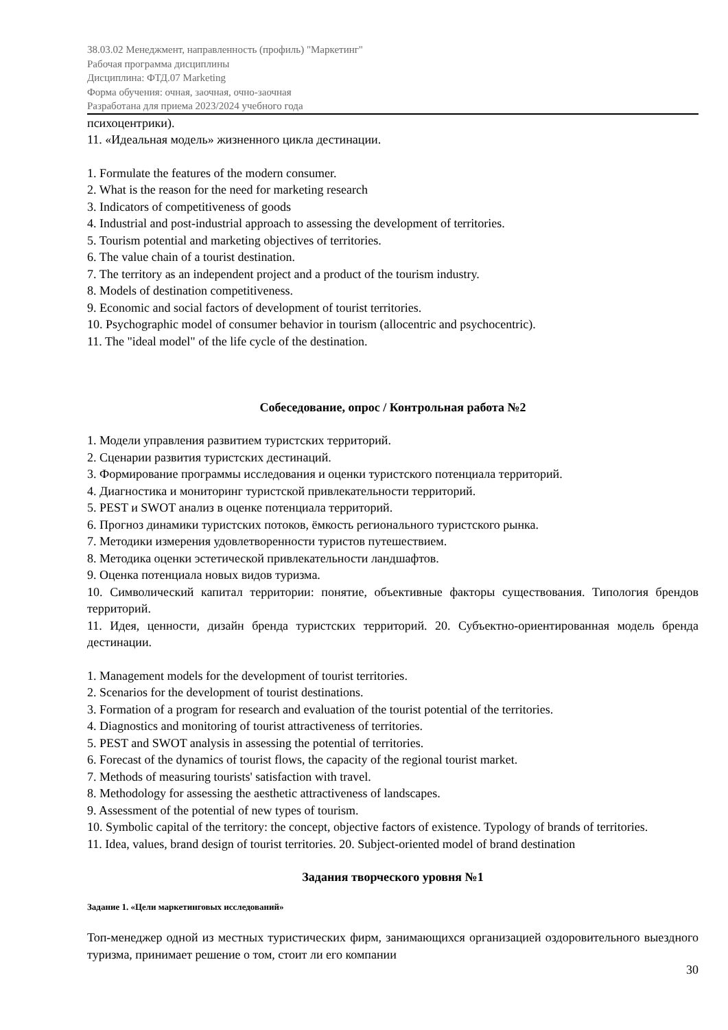38.03.02 Менеджмент, направленность (профиль) "Маркетинг"
Рабочая программа дисциплины
Дисциплина: ФТД.07 Marketing
Форма обучения: очная, заочная, очно-заочная
Разработана для приема 2023/2024 учебного года
психоцентрики).
11. «Идеальная модель» жизненного цикла дестинации.
1. Formulate the features of the modern consumer.
2. What is the reason for the need for marketing research
3. Indicators of competitiveness of goods
4. Industrial and post-industrial approach to assessing the development of territories.
5. Tourism potential and marketing objectives of territories.
6. The value chain of a tourist destination.
7. The territory as an independent project and a product of the tourism industry.
8. Models of destination competitiveness.
9. Economic and social factors of development of tourist territories.
10. Psychographic model of consumer behavior in tourism (allocentric and psychocentric).
11. The "ideal model" of the life cycle of the destination.
Собеседование, опрос / Контрольная работа №2
1. Модели управления развитием туристских территорий.
2. Сценарии развития туристских дестинаций.
3. Формирование программы исследования и оценки туристского потенциала территорий.
4. Диагностика и мониторинг туристской привлекательности территорий.
5. PEST и SWOT анализ в оценке потенциала территорий.
6. Прогноз динамики туристских потоков, ёмкость регионального туристского рынка.
7. Методики измерения удовлетворенности туристов путешествием.
8. Методика оценки эстетической привлекательности ландшафтов.
9. Оценка потенциала новых видов туризма.
10. Символический капитал территории: понятие, объективные факторы существования. Типология брендов территорий.
11. Идея, ценности, дизайн бренда туристских территорий. 20. Субъектно-ориентированная модель бренда дестинации.
1. Management models for the development of tourist territories.
2. Scenarios for the development of tourist destinations.
3. Formation of a program for research and evaluation of the tourist potential of the territories.
4. Diagnostics and monitoring of tourist attractiveness of territories.
5. PEST and SWOT analysis in assessing the potential of territories.
6. Forecast of the dynamics of tourist flows, the capacity of the regional tourist market.
7. Methods of measuring tourists' satisfaction with travel.
8. Methodology for assessing the aesthetic attractiveness of landscapes.
9. Assessment of the potential of new types of tourism.
10. Symbolic capital of the territory: the concept, objective factors of existence. Typology of brands of territories.
11. Idea, values, brand design of tourist territories. 20. Subject-oriented model of brand destination
Задания творческого уровня №1
Задание 1. «Цели маркетинговых исследований»
Топ-менеджер одной из местных туристических фирм, занимающихся организацией оздоровительного выездного туризма, принимает решение о том, стоит ли его компании
30